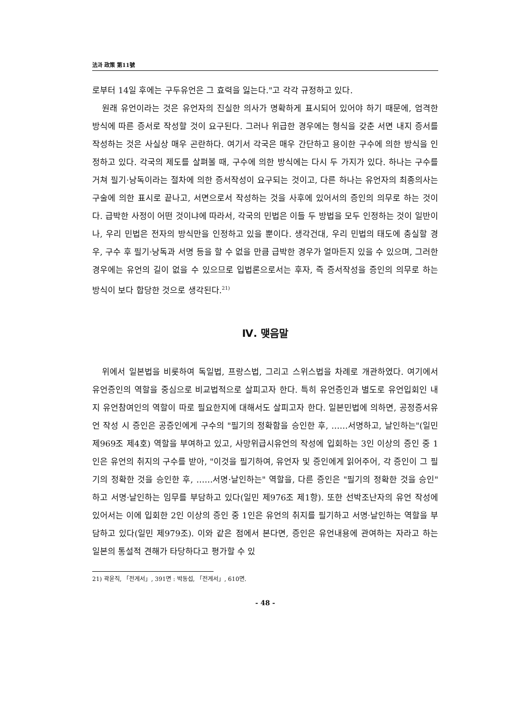法과 政策 第11號
로부터 14일 후에는 구두유언은 그 효력을 잃는다."고 각각 규정하고 있다.
원래 유언이라는 것은 유언자의 진실한 의사가 명확하게 표시되어 있어야 하기 때문에, 엄격한 방식에 따른 증서로 작성할 것이 요구된다. 그러나 위급한 경우에는 형식을 갖춘 서면 내지 증서를 작성하는 것은 사실상 매우 곤란하다. 여기서 각국은 매우 간단하고 용이한 구수에 의한 방식을 인정하고 있다. 각국의 제도를 살펴볼 때, 구수에 의한 방식에는 다시 두 가지가 있다. 하나는 구수를 거쳐 필기·낭독이라는 절차에 의한 증서작성이 요구되는 것이고, 다른 하나는 유언자의 최종의사는 구술에 의한 표시로 끝나고, 서면으로서 작성하는 것을 사후에 있어서의 증인의 의무로 하는 것이다. 급박한 사정이 어떤 것이냐에 따라서, 각국의 민법은 이들 두 방법을 모두 인정하는 것이 일반이나, 우리 민법은 전자의 방식만을 인정하고 있을 뿐이다. 생각건대, 우리 민법의 태도에 충실할 경우, 구수 후 필기·낭독과 서명 등을 할 수 없을 만큼 급박한 경우가 얼마든지 있을 수 있으며, 그러한 경우에는 유언의 길이 없을 수 있으므로 입법론으로서는 후자, 즉 증서작성을 증인의 의무로 하는 방식이 보다 합당한 것으로 생각된다.<sup>21)</sup>
Ⅳ. 맺음말
위에서 일본법을 비롯하여 독일법, 프랑스법, 그리고 스위스법을 차례로 개관하였다. 여기에서 유언증인의 역할을 중심으로 비교법적으로 살피고자 한다. 특히 유언증인과 별도로 유언입회인 내지 유언참여인의 역할이 따로 필요한지에 대해서도 살피고자 한다. 일본민법에 의하면, 공정증서유언 작성 시 증인은 공증인에게 구수의 "필기의 정확함을 승인한 후, ……서명하고, 날인하는"(일민 제969조 제4호) 역할을 부여하고 있고, 사망위급시유언의 작성에 입회하는 3인 이상의 증인 중 1인은 유언의 취지의 구수를 받아, "이것을 필기하여, 유언자 및 증인에게 읽어주어, 각 증인이 그 필기의 정확한 것을 승인한 후, ……서명·날인하는" 역할을, 다른 증인은 "필기의 정확한 것을 승인" 하고 서명·날인하는 임무를 부담하고 있다(일민 제976조 제1항). 또한 선박조난자의 유언 작성에 있어서는 이에 입회한 2인 이상의 증인 중 1인은 유언의 취지를 필기하고 서명·날인하는 역할을 부담하고 있다(일민 제979조). 이와 같은 점에서 본다면, 증인은 유언내용에 관여하는 자라고 하는 일본의 통설적 견해가 타당하다고 평가할 수 있
21) 곽윤직, 「전게서」, 391면 : 박동섭, 「전게서」, 610면.
- 48 -